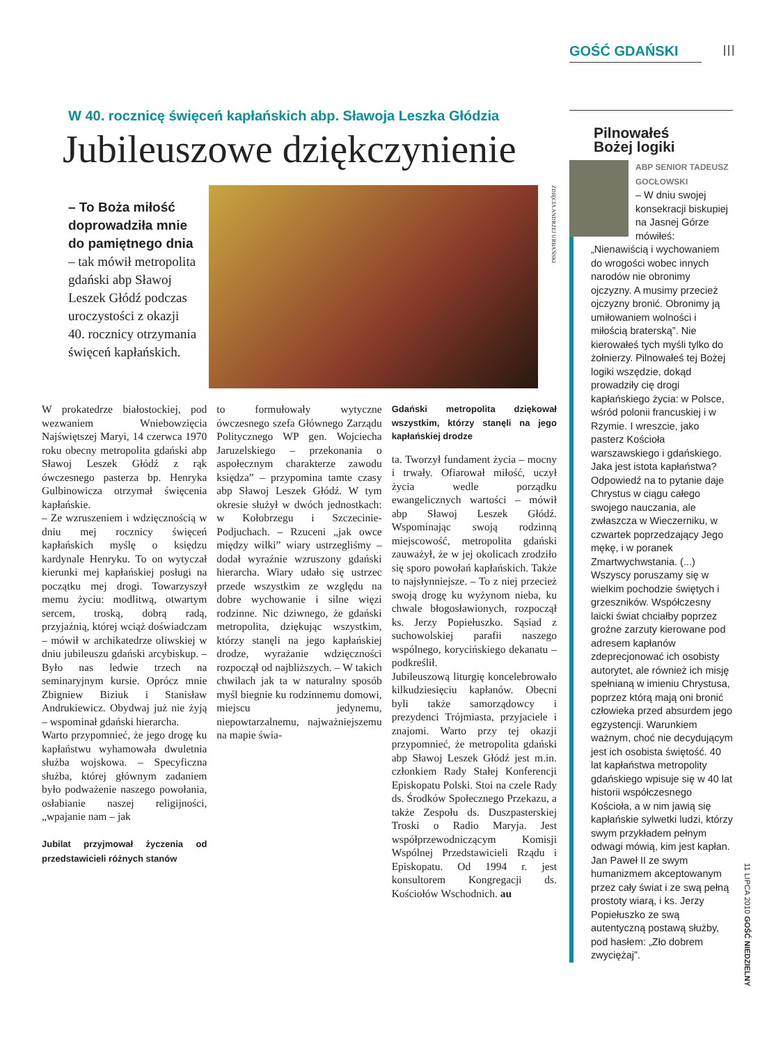GOŚĆ GDAŃSKI III
W 40. rocznicę święceń kapłańskich abp. Sławoja Leszka Głódzia
Jubileuszowe dziękczynienie
– To Boża miłość doprowadziła mnie do pamiętnego dnia – tak mówił metropolita gdański abp Sławoj Leszek Głódź podczas uroczystości z okazji 40. rocznicy otrzymania święceń kapłańskich.
ZDJĘCIA ANDRZEJ URBAŃSKI
W prokatedrze białostockiej, pod wezwaniem Wniebowzięcia Najświętszej Maryi, 14 czerwca 1970 roku obecny metropolita gdański abp Sławoj Leszek Głódź z rąk ówczesnego pasterza bp. Henryka Gulbinowicza otrzymał święcenia kapłańskie.
– Ze wzruszeniem i wdzięcznością w dniu mej rocznicy święceń kapłańskich myślę o księdzu kardynale Henryku. To on wytyczał kierunki mej kapłańskiej posługi na początku mej drogi. Towarzyszył memu życiu: modlitwą, otwartym sercem, troską, dobrą radą, przyjaźnią, której wciąż doświadczam – mówił w archikatedrze oliwskiej w dniu jubileuszu gdański arcybiskup. – Było nas ledwie trzech na seminaryjnym kursie. Oprócz mnie Zbigniew Biziuk i Stanisław Andrukiewicz. Obydwaj już nie żyją – wspominał gdański hierarcha.
Warto przypomnieć, że jego drogę ku kapłaństwu wyhamowała dwuletnia służba wojskowa. – Specyficzna służba, której głównym zadaniem było podważenie naszego powołania, osłabianie naszej religijności, „wpajanie nam – jak
Jubilat przyjmował życzenia od przedstawicieli różnych stanów
to formułowały wytyczne ówczesnego szefa Głównego Zarządu Politycznego WP gen. Wojciecha Jaruzelskiego – przekonania o aspołecznym charakterze zawodu księdza” – przypomina tamte czasy abp Sławoj Leszek Głódź. W tym okresie służył w dwóch jednostkach: w Kołobrzegu i Szczecinie-Podjuchach. – Rzuceni „jak owce między wilki” wiary ustrzegliśmy – dodał wyraźnie wzruszony gdański hierarcha. Wiary udało się ustrzec przede wszystkim ze względu na dobre wychowanie i silne więzi rodzinne. Nic dziwnego, że gdański metropolita, dziękując wszystkim, którzy stanęli na jego kapłańskiej drodze, wyrażanie wdzięczności rozpoczął od najbliższych. – W takich chwilach jak ta w naturalny sposób myśl biegnie ku rodzinnemu domowi, miejscu jedynemu, niepowtarzalnemu, najważniejszemu na mapie świa-
Gdański metropolita dziękował wszystkim, którzy stanęli na jego kapłańskiej drodze
ta. Tworzył fundament życia – mocny i trwały. Ofiarował miłość, uczył życia wedle porządku ewangelicznych wartości – mówił abp Sławoj Leszek Głódź. Wspominając swoją rodzinną miejscowość, metropolita gdański zauważył, że w jej okolicach zrodziło się sporo powołań kapłańskich. Także to najsłynniejsze. – To z niej przecież swoją drogę ku wyżynom nieba, ku chwale błogosławionych, rozpoczął ks. Jerzy Popiełuszko. Sąsiad z suchowolskiej parafii naszego wspólnego, korycińskiego dekanatu – podkreślił.
Jubileuszową liturgię koncelebrowało kilkudziesięciu kapłanów. Obecni byli także samorządowcy i prezydenci Trójmiasta, przyjaciele i znajomi. Warto przy tej okazji przypomnieć, że metropolita gdański abp Sławoj Leszek Głódź jest m.in. członkiem Rady Stałej Konferencji Episkopatu Polski. Stoi na czele Rady ds. Środków Społecznego Przekazu, a także Zespołu ds. Duszpasterskiej Troski o Radio Maryja. Jest współprzewodniczącym Komisji Wspólnej Przedstawicieli Rządu i Episkopatu. Od 1994 r. jest konsultorem Kongregacji ds. Kościołów Wschodnich. au
Pilnowałeś
Bożej logiki
ABP SENIOR TADEUSZ GOCŁOWSKI
– W dniu swojej konsekracji biskupiej na Jasnej Górze mówiłeś: „Nienawiścią i wychowaniem do wrogości wobec innych narodów nie obronimy ojczyzny. A musimy przecież ojczyzny bronić. Obronimy ją umiłowaniem wolności i miłością braterską”. Nie kierowałeś tych myśli tylko do żołnierzy. Pilnowałeś tej Bożej logiki wszędzie, dokąd prowadziły cię drogi kapłańskiego życia: w Polsce, wśród polonii francuskiej i w Rzymie. I wreszcie, jako pasterz Kościoła warszawskiego i gdańskiego. Jaka jest istota kapłaństwa? Odpowiedź na to pytanie daje Chrystus w ciągu całego swojego nauczania, ale zwłaszcza w Wieczerniku, w czwartek poprzedzający Jego mękę, i w poranek Zmartwychwstania. (...) Wszyscy poruszamy się w wielkim pochodzie świętych i grzeszników. Współczesny laicki świat chciałby poprzez groźne zarzuty kierowane pod adresem kapłanów zdeprecjonować ich osobisty autorytet, ale również ich misję spełnianą w imieniu Chrystusa, poprzez którą mają oni bronić człowieka przed absurdem jego egzystencji. Warunkiem ważnym, choć nie decydującym jest ich osobista świętość. 40 lat kapłaństwa metropolity gdańskiego wpisuje się w 40 lat historii współczesnego Kościoła, a w nim jawią się kapłańskie sylwetki ludzi, którzy swym przykładem pełnym odwagi mówią, kim jest kapłan. Jan Paweł II ze swym humanizmem akceptowanym przez cały świat i ze swą pełną prostoty wiarą, i ks. Jerzy Popiełuszko ze swą autentyczną postawą służby, pod hasłem: „Zło dobrem zwyciężaj”.
11 LIPCA 2010 GOŚĆ NIEDZIELNY